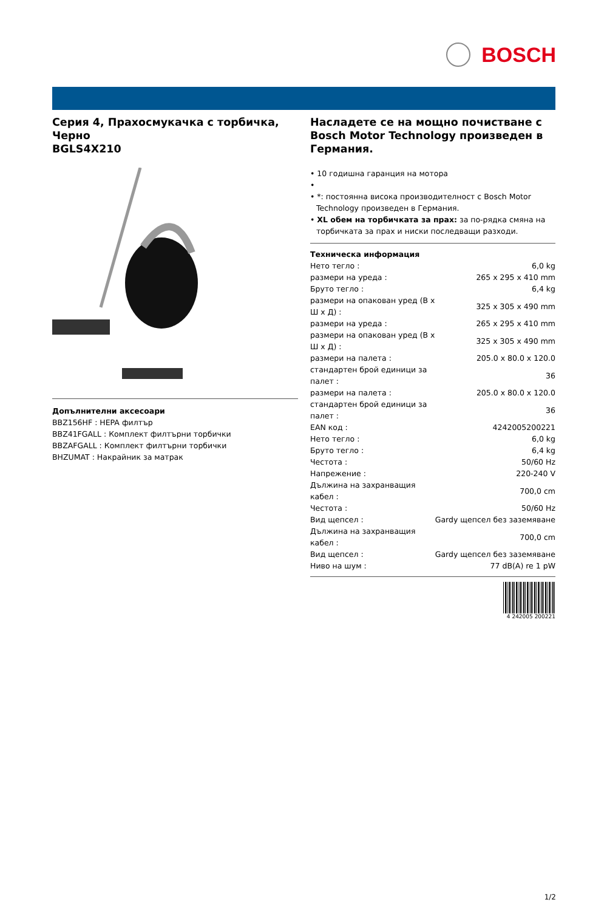BOSCH
Серия 4, Прахосмукачка с торбичка, Черно
BGLS4X210
Допълнителни аксесоари
BBZ156HF : HEPA филтър
BBZ41FGALL : Комплект филтърни торбички
BBZAFGALL : Комплект филтърни торбички
BHZUMAT : Накрайник за матрак
Насладете се на мощно почистване с Bosch Motor Technology произведен в Германия.
• 10 годишна гаранция на мотора
•
• *: постоянна висока производителност с Bosch Motor Technology произведен в Германия.
• XL обем на торбичката за прах: за по-рядка смяна на торбичката за прах и ниски последващи разходи.
Техническа информация
| Нето тегло : | 6,0 kg |
| размери на уреда : | 265 x 295 x 410 mm |
| Бруто тегло : | 6,4 kg |
| размери на опакован уред (В x Ш x Д) : | 325 x 305 x 490 mm |
| размери на уреда : | 265 x 295 x 410 mm |
| размери на опакован уред (В x Ш x Д) : | 325 x 305 x 490 mm |
| размери на палета : | 205.0 x 80.0 x 120.0 |
| стандартен брой единици за палет : | 36 |
| размери на палета : | 205.0 x 80.0 x 120.0 |
| стандартен брой единици за палет : | 36 |
| EAN код : | 4242005200221 |
| Нето тегло : | 6,0 kg |
| Бруто тегло : | 6,4 kg |
| Честота : | 50/60 Hz |
| Напрежение : | 220-240 V |
| Дължина на захранващия кабел : | 700,0 cm |
| Честота : | 50/60 Hz |
| Вид щепсел : | Gardy щепсел без заземяване |
| Дължина на захранващия кабел : | 700,0 cm |
| Вид щепсел : | Gardy щепсел без заземяване |
| Ниво на шум : | 77 dB(A) re 1 pW |
4 242005 200221
1/2